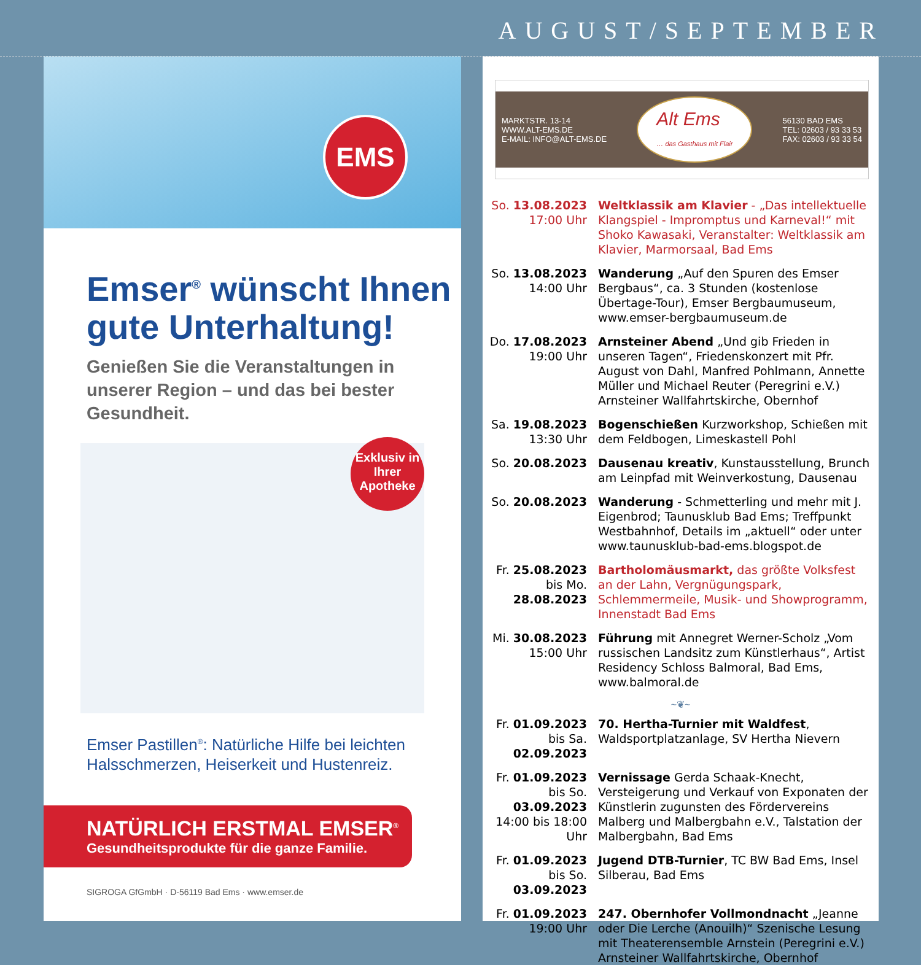AUGUST/SEPTEMBER
EMS
Emser<sup>®</sup> wünscht Ihnen gute Unterhaltung!
Genießen Sie die Veranstaltungen in unserer Region – und das bei bester Gesundheit.
Exklusiv in Ihrer Apotheke
Emser Pastillen<sup>®</sup>: Natürliche Hilfe bei leichten Halsschmerzen, Heiserkeit und Hustenreiz.
NATÜRLICH ERSTMAL EMSER<sup>®</sup>
Gesundheitsprodukte für die ganze Familie.
SIGROGA GfGmbH · D-56119 Bad Ems · www.emser.de
MARKTSTR. 13-14
WWW.ALT-EMS.DE
E-MAIL: INFO@ALT-EMS.DE
Alt Ems
… das Gasthaus mit Flair
56130 BAD EMS
TEL: 02603 / 93 33 53
FAX: 02603 / 93 33 54
So. 13.08.2023
17:00 Uhr
Weltklassik am Klavier - „Das intellektuelle Klangspiel - Impromptus und Karneval!“ mit Shoko Kawasaki, Veranstalter: Weltklassik am Klavier, Marmorsaal, Bad Ems
So. 13.08.2023
14:00 Uhr
Wanderung „Auf den Spuren des Emser Berg­baus“, ca. 3 Stunden (kostenlose Übertage-Tour), Emser Bergbaumuseum, www.emser-bergbaumuseum.de
Do. 17.08.2023
19:00 Uhr
Arnsteiner Abend „Und gib Frieden in unseren Tagen“, Friedenskonzert mit Pfr. August von Dahl, Manfred Pohlmann, Annette Müller und Michael Reuter (Peregrini e.V.) Arnsteiner Wallfahrtskirche, Obernhof
Sa. 19.08.2023
13:30 Uhr
Bogenschießen Kurzworkshop, Schießen mit dem Feldbogen, Limeskastell Pohl
So. 20.08.2023 Dausenau kreativ, Kunstausstellung, Brunch am Leinpfad mit Weinverkostung, Dausenau
So. 20.08.2023 Wanderung - Schmetterling und mehr mit J. Eigenbrod; Taunusklub Bad Ems; Treffpunkt Westbahnhof, Details im „aktuell“ oder unter www.taunusklub-bad-ems.blogspot.de
Fr. 25.08.2023
bis Mo. 28.08.2023
Bartholomäusmarkt, das größte Volksfest an der Lahn, Vergnügungspark, Schlemmermeile, Musik- und Showprogramm, Innenstadt Bad Ems
Mi. 30.08.2023
15:00 Uhr
Führung mit Annegret Werner-Scholz „Vom russischen Landsitz zum Künstlerhaus“, Artist Residency Schloss Balmoral, Bad Ems, www.balmoral.de
~❦~
Fr. 01.09.2023
bis Sa. 02.09.2023
70. Hertha-Turnier mit Waldfest, Waldsportplatzanlage, SV Hertha Nievern
Fr. 01.09.2023
bis So. 03.09.2023
14:00 bis 18:00 Uhr
Vernissage Gerda Schaak-Knecht, Versteigerung und Verkauf von Exponaten der Künstlerin zugun­sten des Fördervereins Malberg und Malbergbahn e.V., Talstation der Malbergbahn, Bad Ems
Fr. 01.09.2023
bis So. 03.09.2023
Jugend DTB-Turnier, TC BW Bad Ems, Insel Silberau, Bad Ems
Fr. 01.09.2023
19:00 Uhr
247. Obernhofer Vollmondnacht „Jeanne oder Die Lerche (Anouilh)“ Szenische Lesung mit Theaterensemble Arnstein (Peregrini e.V.) Arnsteiner Wallfahrtskirche, Obernhof